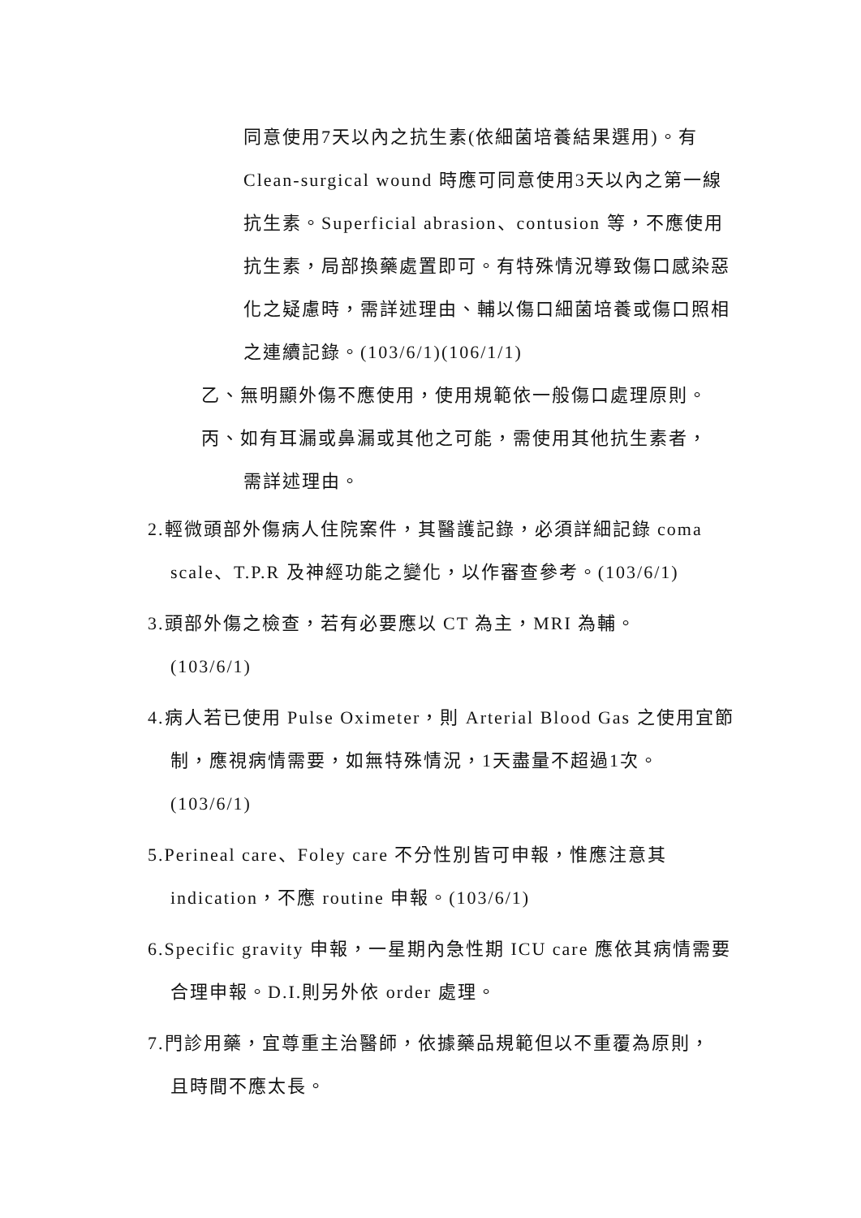同意使用7天以內之抗生素(依細菌培養結果選用)。有 Clean-surgical wound 時應可同意使用3天以內之第一線抗生素。Superficial abrasion、contusion 等，不應使用抗生素，局部換藥處置即可。有特殊情況導致傷口感染惡化之疑慮時，需詳述理由、輔以傷口細菌培養或傷口照相之連續記錄。(103/6/1)(106/1/1)
乙、無明顯外傷不應使用，使用規範依一般傷口處理原則。
丙、如有耳漏或鼻漏或其他之可能，需使用其他抗生素者，
需詳述理由。
2.輕微頭部外傷病人住院案件，其醫護記錄，必須詳細記錄 coma
scale、T.P.R 及神經功能之變化，以作審查參考。(103/6/1)
3.頭部外傷之檢查，若有必要應以 CT 為主，MRI 為輔。
(103/6/1)
4.病人若已使用 Pulse Oximeter，則 Arterial Blood Gas 之使用宜節
制，應視病情需要，如無特殊情況，1天盡量不超過1次。
(103/6/1)
5.Perineal care、Foley care 不分性別皆可申報，惟應注意其
indication，不應 routine 申報。(103/6/1)
6.Specific gravity 申報，一星期內急性期 ICU care 應依其病情需要
合理申報。D.I.則另外依 order 處理。
7.門診用藥，宜尊重主治醫師，依據藥品規範但以不重覆為原則，
且時間不應太長。